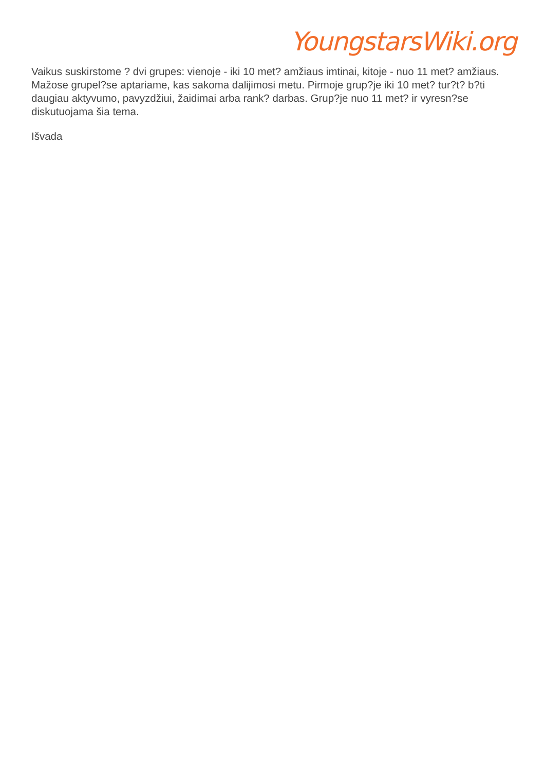YoungstarsWiki.org
Vaikus suskirstome ? dvi grupes: vienoje - iki 10 met? amžiaus imtinai, kitoje - nuo 11 met? amžiaus. Mažose grupel?se aptariame, kas sakoma dalijimosi metu. Pirmoje grup?je iki 10 met? tur?t? b?ti daugiau aktyvumo, pavyzdžiui, žaidimai arba rank? darbas. Grup?je nuo 11 met? ir vyresn?se diskutuojama šia tema.
Išvada